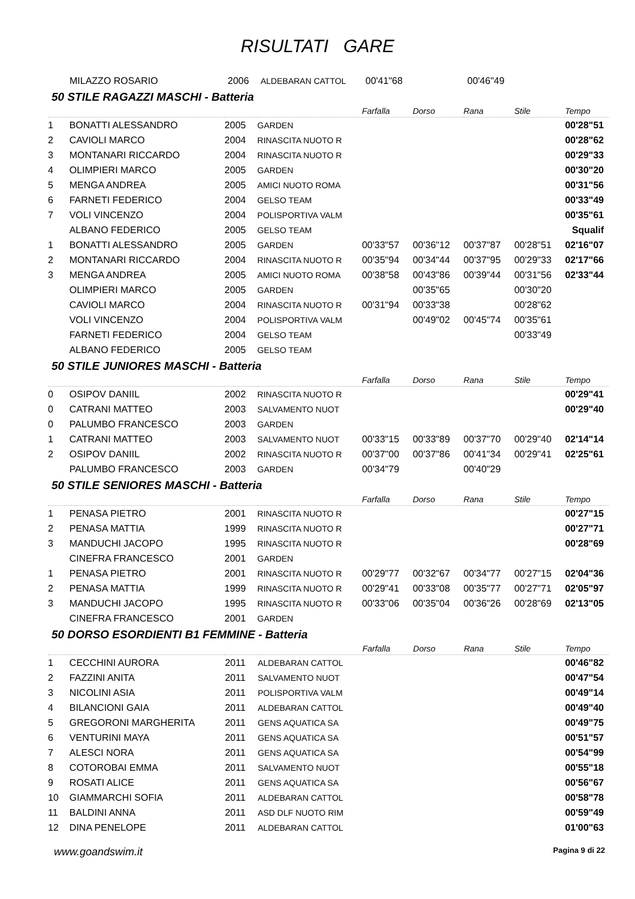RISULTATI GARE
| MILAZZO ROSARIO | 2006 | ALDEBARAN CATTOL | 00'41"68 | | 00'46"49 | | |
50 STILE RAGAZZI MASCHI - Batteria
| | | | | Farfalla | Dorso | Rana | Stile | Tempo |
| 1 | BONATTI ALESSANDRO | 2005 | GARDEN | | | | | 00'28"51 |
| 2 | CAVIOLI MARCO | 2004 | RINASCITA NUOTO R | | | | | 00'28"62 |
| 3 | MONTANARI RICCARDO | 2004 | RINASCITA NUOTO R | | | | | 00'29"33 |
| 4 | OLIMPIERI MARCO | 2005 | GARDEN | | | | | 00'30"20 |
| 5 | MENGA ANDREA | 2005 | AMICI NUOTO ROMA | | | | | 00'31"56 |
| 6 | FARNETI FEDERICO | 2004 | GELSO TEAM | | | | | 00'33"49 |
| 7 | VOLI VINCENZO | 2004 | POLISPORTIVA VALM | | | | | 00'35"61 |
| | ALBANO FEDERICO | 2005 | GELSO TEAM | | | | | Squalif |
| 1 | BONATTI ALESSANDRO | 2005 | GARDEN | 00'33"57 | 00'36"12 | 00'37"87 | 00'28"51 | 02'16"07 |
| 2 | MONTANARI RICCARDO | 2004 | RINASCITA NUOTO R | 00'35"94 | 00'34"44 | 00'37"95 | 00'29"33 | 02'17"66 |
| 3 | MENGA ANDREA | 2005 | AMICI NUOTO ROMA | 00'38"58 | 00'43"86 | 00'39"44 | 00'31"56 | 02'33"44 |
| | OLIMPIERI MARCO | 2005 | GARDEN | | 00'35"65 | | 00'30"20 | |
| | CAVIOLI MARCO | 2004 | RINASCITA NUOTO R | 00'31"94 | 00'33"38 | | 00'28"62 | |
| | VOLI VINCENZO | 2004 | POLISPORTIVA VALM | | 00'49"02 | 00'45"74 | 00'35"61 | |
| | FARNETI FEDERICO | 2004 | GELSO TEAM | | | | 00'33"49 | |
| | ALBANO FEDERICO | 2005 | GELSO TEAM | | | | | |
50 STILE JUNIORES MASCHI - Batteria
| | | | | Farfalla | Dorso | Rana | Stile | Tempo |
| 0 | OSIPOV DANIIL | 2002 | RINASCITA NUOTO R | | | | | 00'29"41 |
| 0 | CATRANI MATTEO | 2003 | SALVAMENTO NUOT | | | | | 00'29"40 |
| 0 | PALUMBO FRANCESCO | 2003 | GARDEN | | | | | |
| 1 | CATRANI MATTEO | 2003 | SALVAMENTO NUOT | 00'33"15 | 00'33"89 | 00'37"70 | 00'29"40 | 02'14"14 |
| 2 | OSIPOV DANIIL | 2002 | RINASCITA NUOTO R | 00'37"00 | 00'37"86 | 00'41"34 | 00'29"41 | 02'25"61 |
| | PALUMBO FRANCESCO | 2003 | GARDEN | 00'34"79 | | 00'40"29 | | |
50 STILE SENIORES MASCHI - Batteria
| | | | | Farfalla | Dorso | Rana | Stile | Tempo |
| 1 | PENASA PIETRO | 2001 | RINASCITA NUOTO R | | | | | 00'27"15 |
| 2 | PENASA MATTIA | 1999 | RINASCITA NUOTO R | | | | | 00'27"71 |
| 3 | MANDUCHI JACOPO | 1995 | RINASCITA NUOTO R | | | | | 00'28"69 |
| | CINEFRA FRANCESCO | 2001 | GARDEN | | | | | |
| 1 | PENASA PIETRO | 2001 | RINASCITA NUOTO R | 00'29"77 | 00'32"67 | 00'34"77 | 00'27"15 | 02'04"36 |
| 2 | PENASA MATTIA | 1999 | RINASCITA NUOTO R | 00'29"41 | 00'33"08 | 00'35"77 | 00'27"71 | 02'05"97 |
| 3 | MANDUCHI JACOPO | 1995 | RINASCITA NUOTO R | 00'33"06 | 00'35"04 | 00'36"26 | 00'28"69 | 02'13"05 |
| | CINEFRA FRANCESCO | 2001 | GARDEN | | | | | |
50 DORSO ESORDIENTI B1 FEMMINE - Batteria
| | | | | Farfalla | Dorso | Rana | Stile | Tempo |
| 1 | CECCHINI AURORA | 2011 | ALDEBARAN CATTOL | | | | | 00'46"82 |
| 2 | FAZZINI ANITA | 2011 | SALVAMENTO NUOT | | | | | 00'47"54 |
| 3 | NICOLINI ASIA | 2011 | POLISPORTIVA VALM | | | | | 00'49"14 |
| 4 | BILANCIONI GAIA | 2011 | ALDEBARAN CATTOL | | | | | 00'49"40 |
| 5 | GREGORONI MARGHERITA | 2011 | GENS AQUATICA SA | | | | | 00'49"75 |
| 6 | VENTURINI MAYA | 2011 | GENS AQUATICA SA | | | | | 00'51"57 |
| 7 | ALESCI NORA | 2011 | GENS AQUATICA SA | | | | | 00'54"99 |
| 8 | COTOROBAI EMMA | 2011 | SALVAMENTO NUOT | | | | | 00'55"18 |
| 9 | ROSATI ALICE | 2011 | GENS AQUATICA SA | | | | | 00'56"67 |
| 10 | GIAMMARCHI SOFIA | 2011 | ALDEBARAN CATTOL | | | | | 00'58"78 |
| 11 | BALDINI ANNA | 2011 | ASD DLF NUOTO RIM | | | | | 00'59"49 |
| 12 | DINA PENELOPE | 2011 | ALDEBARAN CATTOL | | | | | 01'00"63 |
www.goandswim.it Pagina 9 di 22